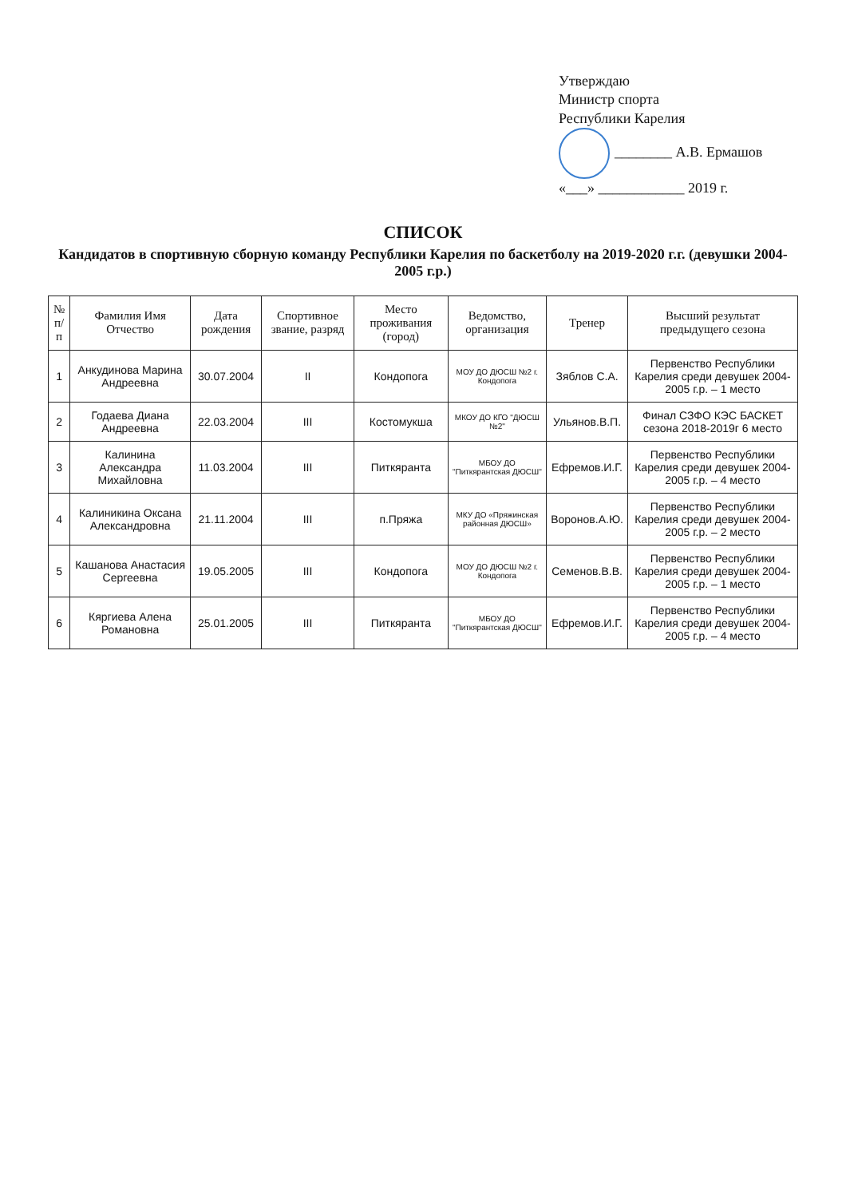Утверждаю
Министр спорта
Республики Карелия
________ А.В. Ермашов
«___» ____________ 2019 г.
СПИСОК
Кандидатов в спортивную сборную команду Республики Карелия по баскетболу на 2019-2020 г.г. (девушки 2004-2005 г.р.)
| № п/п | Фамилия Имя Отчество | Дата рождения | Спортивное звание, разряд | Место проживания (город) | Ведомство, организация | Тренер | Высший результат предыдущего сезона |
| --- | --- | --- | --- | --- | --- | --- | --- |
| 1 | Анкудинова Марина Андреевна | 30.07.2004 | II | Кондопога | МОУ ДО ДЮСШ №2 г. Кондопога | Зяблов С.А. | Первенство Республики Карелия среди девушек 2004-2005 г.р. – 1 место |
| 2 | Годаева Диана Андреевна | 22.03.2004 | III | Костомукша | МКОУ ДО КГО "ДЮСШ №2" | Ульянов.В.П. | Финал СЗФО КЭС БАСКЕТ сезона 2018-2019г 6 место |
| 3 | Калинина Александра Михайловна | 11.03.2004 | III | Питкяранта | МБОУ ДО "Питкярантская ДЮСШ" | Ефремов.И.Г. | Первенство Республики Карелия среди девушек 2004-2005 г.р. – 4 место |
| 4 | Калиникина Оксана Александровна | 21.11.2004 | III | п.Пряжа | МКУ ДО «Пряжинская районная ДЮСШ» | Воронов.А.Ю. | Первенство Республики Карелия среди девушек 2004-2005 г.р. – 2 место |
| 5 | Кашанова Анастасия Сергеевна | 19.05.2005 | III | Кондопога | МОУ ДО ДЮСШ №2 г. Кондопога | Семенов.В.В. | Первенство Республики Карелия среди девушек 2004-2005 г.р. – 1 место |
| 6 | Кяргиева Алена Романовна | 25.01.2005 | III | Питкяранта | МБОУ ДО "Питкярантская ДЮСШ" | Ефремов.И.Г. | Первенство Республики Карелия среди девушек 2004-2005 г.р. – 4 место |